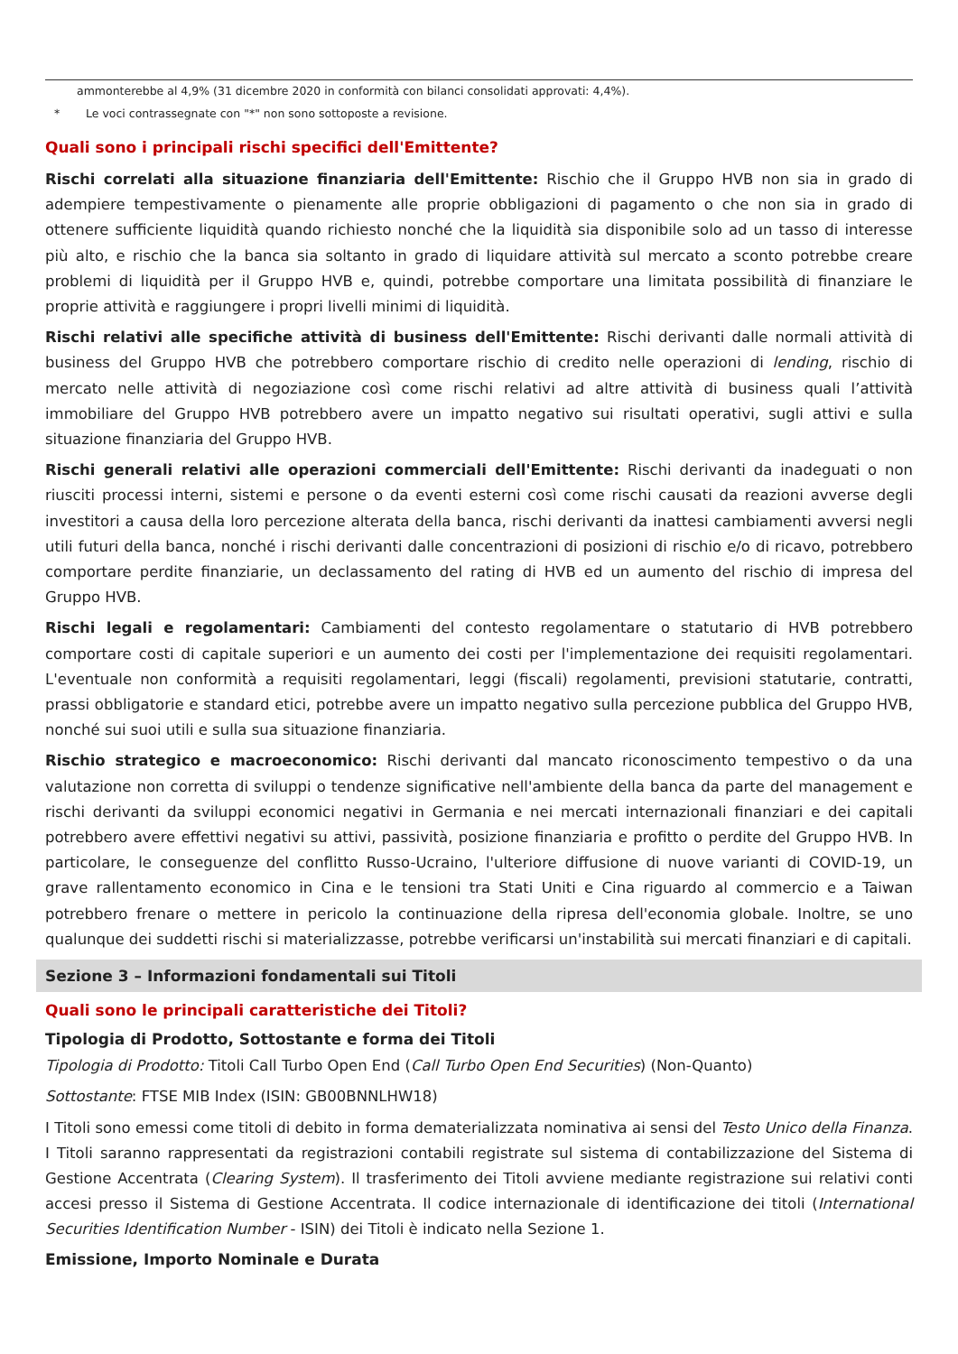ammonterebbe al 4,9% (31 dicembre 2020 in conformità con bilanci consolidati approvati: 4,4%).
* Le voci contrassegnate con "*" non sono sottoposte a revisione.
Quali sono i principali rischi specifici dell'Emittente?
Rischi correlati alla situazione finanziaria dell'Emittente: Rischio che il Gruppo HVB non sia in grado di adempiere tempestivamente o pienamente alle proprie obbligazioni di pagamento o che non sia in grado di ottenere sufficiente liquidità quando richiesto nonché che la liquidità sia disponibile solo ad un tasso di interesse più alto, e rischio che la banca sia soltanto in grado di liquidare attività sul mercato a sconto potrebbe creare problemi di liquidità per il Gruppo HVB e, quindi, potrebbe comportare una limitata possibilità di finanziare le proprie attività e raggiungere i propri livelli minimi di liquidità.
Rischi relativi alle specifiche attività di business dell'Emittente: Rischi derivanti dalle normali attività di business del Gruppo HVB che potrebbero comportare rischio di credito nelle operazioni di lending, rischio di mercato nelle attività di negoziazione così come rischi relativi ad altre attività di business quali l’attività immobiliare del Gruppo HVB potrebbero avere un impatto negativo sui risultati operativi, sugli attivi e sulla situazione finanziaria del Gruppo HVB.
Rischi generali relativi alle operazioni commerciali dell'Emittente: Rischi derivanti da inadeguati o non riusciti processi interni, sistemi e persone o da eventi esterni così come rischi causati da reazioni avverse degli investitori a causa della loro percezione alterata della banca, rischi derivanti da inattesi cambiamenti avversi negli utili futuri della banca, nonché i rischi derivanti dalle concentrazioni di posizioni di rischio e/o di ricavo, potrebbero comportare perdite finanziarie, un declassamento del rating di HVB ed un aumento del rischio di impresa del Gruppo HVB.
Rischi legali e regolamentari: Cambiamenti del contesto regolamentare o statutario di HVB potrebbero comportare costi di capitale superiori e un aumento dei costi per l'implementazione dei requisiti regolamentari. L'eventuale non conformità a requisiti regolamentari, leggi (fiscali) regolamenti, previsioni statutarie, contratti, prassi obbligatorie e standard etici, potrebbe avere un impatto negativo sulla percezione pubblica del Gruppo HVB, nonché sui suoi utili e sulla sua situazione finanziaria.
Rischio strategico e macroeconomico: Rischi derivanti dal mancato riconoscimento tempestivo o da una valutazione non corretta di sviluppi o tendenze significative nell'ambiente della banca da parte del management e rischi derivanti da sviluppi economici negativi in Germania e nei mercati internazionali finanziari e dei capitali potrebbero avere effettivi negativi su attivi, passività, posizione finanziaria e profitto o perdite del Gruppo HVB. In particolare, le conseguenze del conflitto Russo-Ucraino, l'ulteriore diffusione di nuove varianti di COVID-19, un grave rallentamento economico in Cina e le tensioni tra Stati Uniti e Cina riguardo al commercio e a Taiwan potrebbero frenare o mettere in pericolo la continuazione della ripresa dell'economia globale. Inoltre, se uno qualunque dei suddetti rischi si materializzasse, potrebbe verificarsi un'instabilità sui mercati finanziari e di capitali.
Sezione 3 – Informazioni fondamentali sui Titoli
Quali sono le principali caratteristiche dei Titoli?
Tipologia di Prodotto, Sottostante e forma dei Titoli
Tipologia di Prodotto: Titoli Call Turbo Open End (Call Turbo Open End Securities) (Non-Quanto)
Sottostante: FTSE MIB Index (ISIN: GB00BNNLHW18)
I Titoli sono emessi come titoli di debito in forma dematerializzata nominativa ai sensi del Testo Unico della Finanza. I Titoli saranno rappresentati da registrazioni contabili registrate sul sistema di contabilizzazione del Sistema di Gestione Accentrata (Clearing System). Il trasferimento dei Titoli avviene mediante registrazione sui relativi conti accesi presso il Sistema di Gestione Accentrata. Il codice internazionale di identificazione dei titoli (International Securities Identification Number - ISIN) dei Titoli è indicato nella Sezione 1.
Emissione, Importo Nominale e Durata